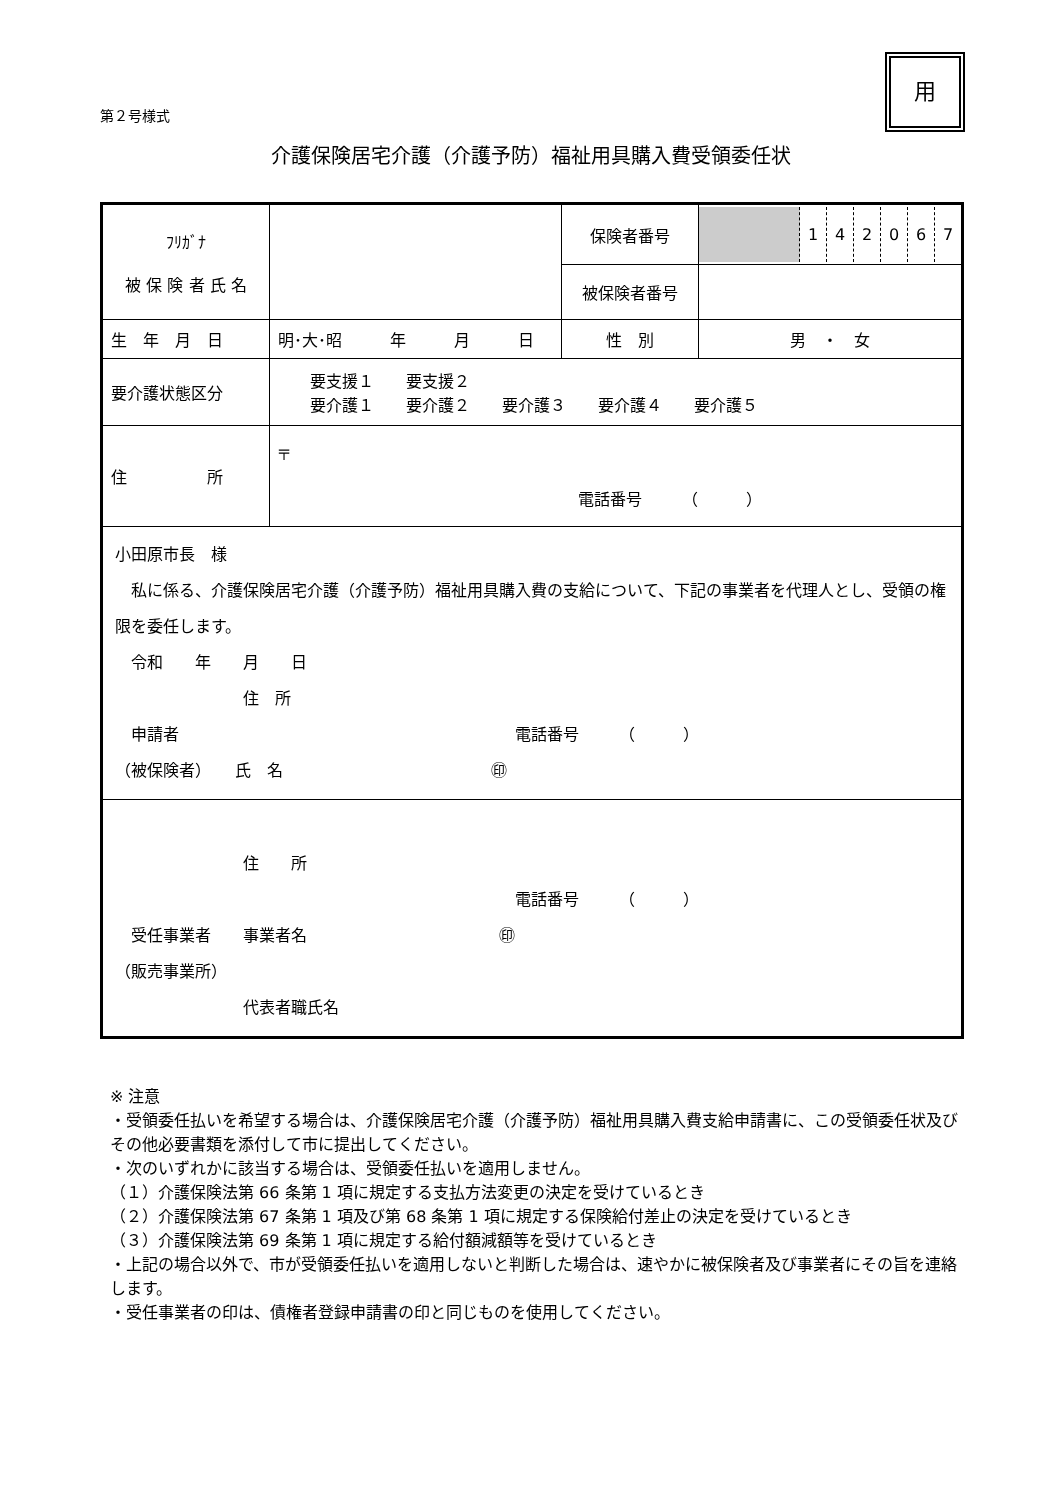第２号様式
用
介護保険居宅介護（介護予防）福祉用具購入費受領委任状
| ﾌﾘｶﾞﾅ 被 保 険 者 氏 名 | | 保険者番号 | / / 1 / 4 / 2 / 0 / 6 / 7 / |
| | | 被保険者番号 | |
| 生 年 月 日 | 明･大･昭 年 月 日 | 性 別 | 男 ・ 女 |
| 要介護状態区分 | 要支援１ 要支援２ 要介護１ 要介護２ 要介護３ 要介護４ 要介護５ | | |
| 住 所 | 〒 電話番号 （ ） | | |
| 小田原市長 様 私に係る、介護保険居宅介護（介護予防）福祉用具購入費の支給について、下記の事業者を代理人とし、受領の権限を委任します。 令和 年 月 日 住 所 申請者 電話番号 （ ） （被保険者） 氏 名 ㊞ | | | |
| 住 所 電話番号 （ ） 受任事業者 事業者名 ㊞ （販売事業所） 代表者職氏名 | | | |
※ 注意
・受領委任払いを希望する場合は、介護保険居宅介護（介護予防）福祉用具購入費支給申請書に、この受領委任状及びその他必要書類を添付して市に提出してください。
・次のいずれかに該当する場合は、受領委任払いを適用しません。
（１）介護保険法第 66 条第 1 項に規定する支払方法変更の決定を受けているとき
（２）介護保険法第 67 条第 1 項及び第 68 条第 1 項に規定する保険給付差止の決定を受けているとき
（３）介護保険法第 69 条第 1 項に規定する給付額減額等を受けているとき
・上記の場合以外で、市が受領委任払いを適用しないと判断した場合は、速やかに被保険者及び事業者にその旨を連絡します。
・受任事業者の印は、債権者登録申請書の印と同じものを使用してください。